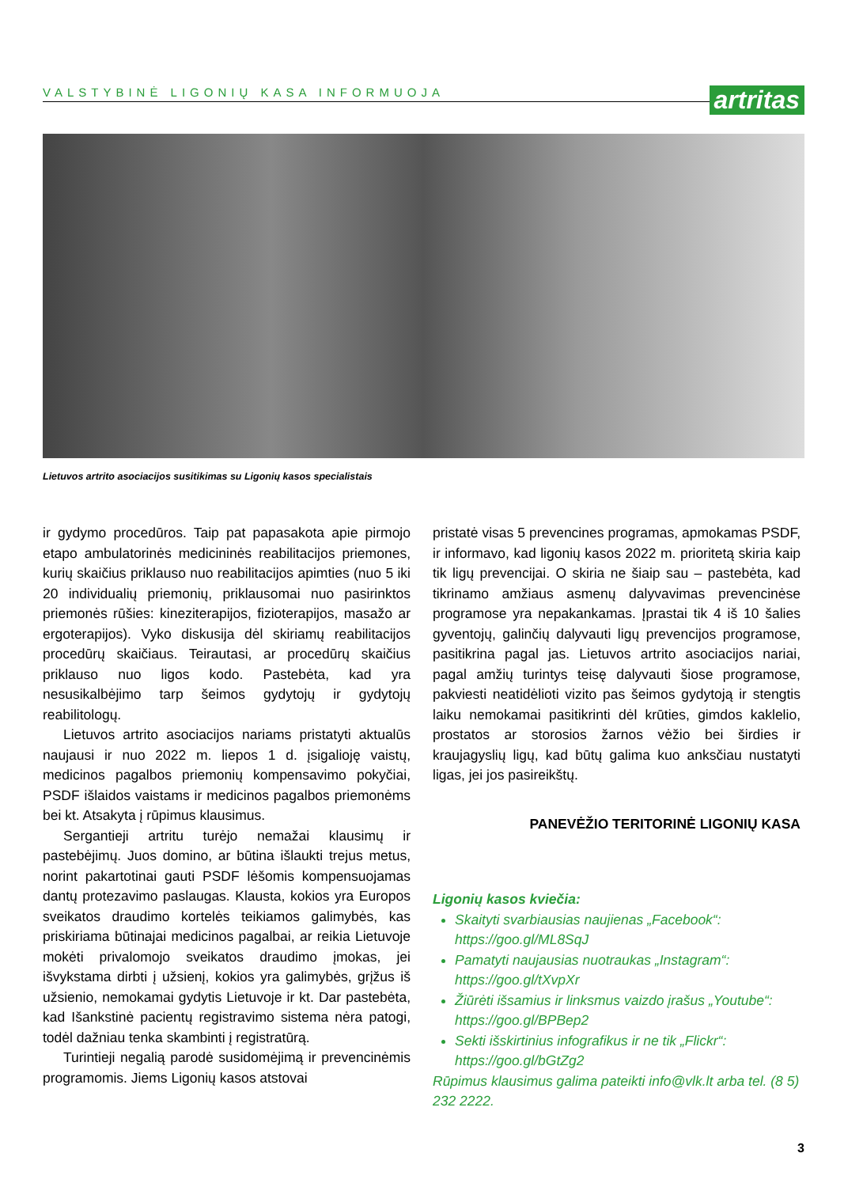VALSTYBINĖ LIGONIŲ KASA INFORMUOJA
artritas
Lietuvos artrito asociacijos susitikimas su Ligonių kasos specialistais
ir gydymo procedūros. Taip pat papasakota apie pirmojo etapo ambulatorinės medicininės reabilitacijos priemones, kurių skaičius priklauso nuo reabilitacijos apimties (nuo 5 iki 20 individualių priemonių, priklausomai nuo pasirinktos priemonės rūšies: kineziterapijos, fizioterapijos, masažo ar ergoterapijos). Vyko diskusija dėl skiriamų reabilitacijos procedūrų skaičiaus. Teirautasi, ar procedūrų skaičius priklauso nuo ligos kodo. Pastebėta, kad yra nesusikalbėjimo tarp šeimos gydytojų ir gydytojų reabilitologų.
Lietuvos artrito asociacijos nariams pristatyti aktualūs naujausi ir nuo 2022 m. liepos 1 d. įsigalioję vaistų, medicinos pagalbos priemonių kompensavimo pokyčiai, PSDF išlaidos vaistams ir medicinos pagalbos priemonėms bei kt. Atsakyta į rūpimus klausimus.
Sergantieji artritu turėjo nemažai klausimų ir pastebėjimų. Juos domino, ar būtina išlaukti trejus metus, norint pakartotinai gauti PSDF lėšomis kompensuojamas dantų protezavimo paslaugas. Klausta, kokios yra Europos sveikatos draudimo kortelės teikiamos galimybės, kas priskiriama būtinajai medicinos pagalbai, ar reikia Lietuvoje mokėti privalomojo sveikatos draudimo įmokas, jei išvykstama dirbti į užsienį, kokios yra galimybės, grįžus iš užsienio, nemokamai gydytis Lietuvoje ir kt. Dar pastebėta, kad Išankstinė pacientų registravimo sistema nėra patogi, todėl dažniau tenka skambinti į registratūrą.
Turintieji negalią parodė susidomėjimą ir prevencinėmis programomis. Jiems Ligonių kasos atstovai
pristatė visas 5 prevencines programas, apmokamas PSDF, ir informavo, kad ligonių kasos 2022 m. prioritetą skiria kaip tik ligų prevencijai. O skiria ne šiaip sau – pastebėta, kad tikrinamo amžiaus asmenų dalyvavimas prevencinėse programose yra nepakankamas. Įprastai tik 4 iš 10 šalies gyventojų, galinčių dalyvauti ligų prevencijos programose, pasitikrina pagal jas. Lietuvos artrito asociacijos nariai, pagal amžių turintys teisę dalyvauti šiose programose, pakviesti neatidėlioti vizito pas šeimos gydytoją ir stengtis laiku nemokamai pasitikrinti dėl krūties, gimdos kaklelio, prostatos ar storosios žarnos vėžio bei širdies ir kraujagyslių ligų, kad būtų galima kuo anksčiau nustatyti ligas, jei jos pasireikštų.
PANEVĖŽIO TERITORINĖ LIGONIŲ KASA
Ligonių kasos kviečia:
Skaityti svarbiausias naujienas „Facebook“: https://goo.gl/ML8SqJ
Pamatyti naujausias nuotraukas „Instagram“: https://goo.gl/tXvpXr
Žiūrėti išsamius ir linksmus vaizdo įrašus „Youtube“: https://goo.gl/BPBep2
Sekti išskirtinius infografikus ir ne tik „Flickr“: https://goo.gl/bGtZg2
Rūpimus klausimus galima pateikti info@vlk.lt arba tel. (8 5) 232 2222.
3